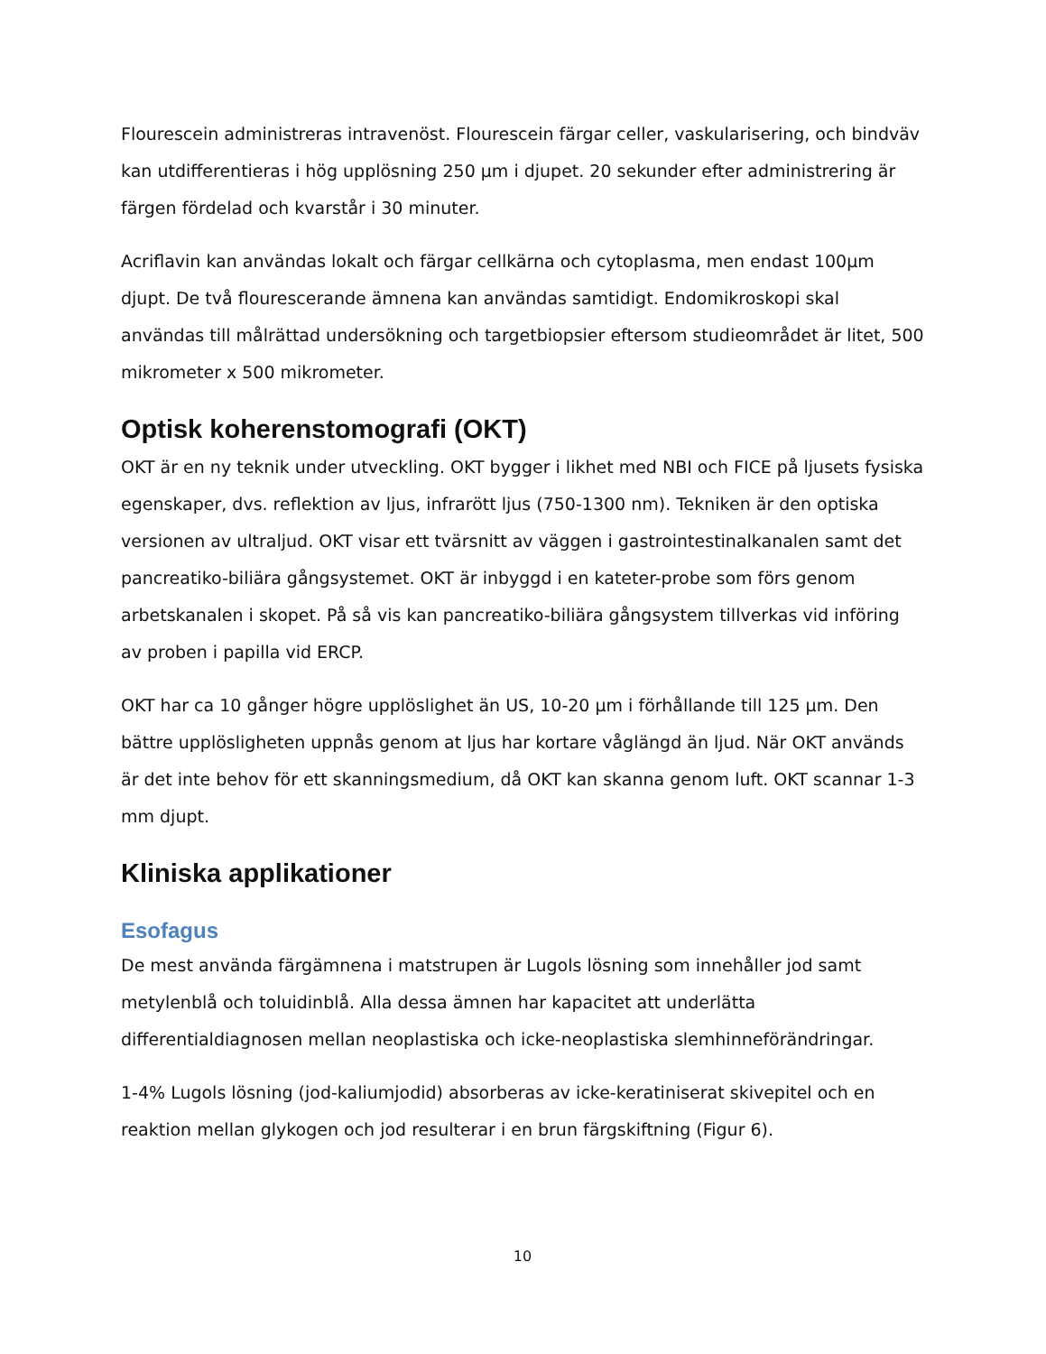Flourescein administreras intravenöst. Flourescein färgar celler, vaskularisering, och bindväv kan utdifferentieras i hög upplösning 250 µm i djupet. 20 sekunder efter administrering är färgen fördelad och kvarstår i 30 minuter.
Acriflavin kan användas lokalt och färgar cellkärna och cytoplasma, men endast 100µm djupt. De två flourescerande ämnena kan användas samtidigt. Endomikroskopi skal användas till målrättad undersökning och targetbiopsier eftersom studieområdet är litet, 500 mikrometer x 500 mikrometer.
Optisk koherenstomografi (OKT)
OKT är en ny teknik under utveckling. OKT bygger i likhet med NBI och FICE på ljusets fysiska egenskaper, dvs. reflektion av ljus, infrarött ljus (750-1300 nm). Tekniken är den optiska versionen av ultraljud. OKT visar ett tvärsnitt av väggen i gastrointestinalkanalen samt det pancreatiko-biliära gångsystemet. OKT är inbyggd i en kateter-probe som förs genom arbetskanalen i skopet. På så vis kan pancreatiko-biliära gångsystem tillverkas vid införing av proben i papilla vid ERCP.
OKT har ca 10 gånger högre upplöslighet än US, 10-20 µm i förhållande till 125 µm. Den bättre upplösligheten uppnås genom at ljus har kortare våglängd än ljud. När OKT används är det inte behov för ett skanningsmedium, då OKT kan skanna genom luft. OKT scannar 1-3 mm djupt.
Kliniska applikationer
Esofagus
De mest använda färgämnena i matstrupen är Lugols lösning som innehåller jod samt metylenblå och toluidinblå. Alla dessa ämnen har kapacitet att underlätta differentialdiagnosen mellan neoplastiska och icke-neoplastiska slemhinneförändringar.
1-4% Lugols lösning (jod-kaliumjodid) absorberas av icke-keratiniserat skivepitel och en reaktion mellan glykogen och jod resulterar i en brun färgskiftning (Figur 6).
10